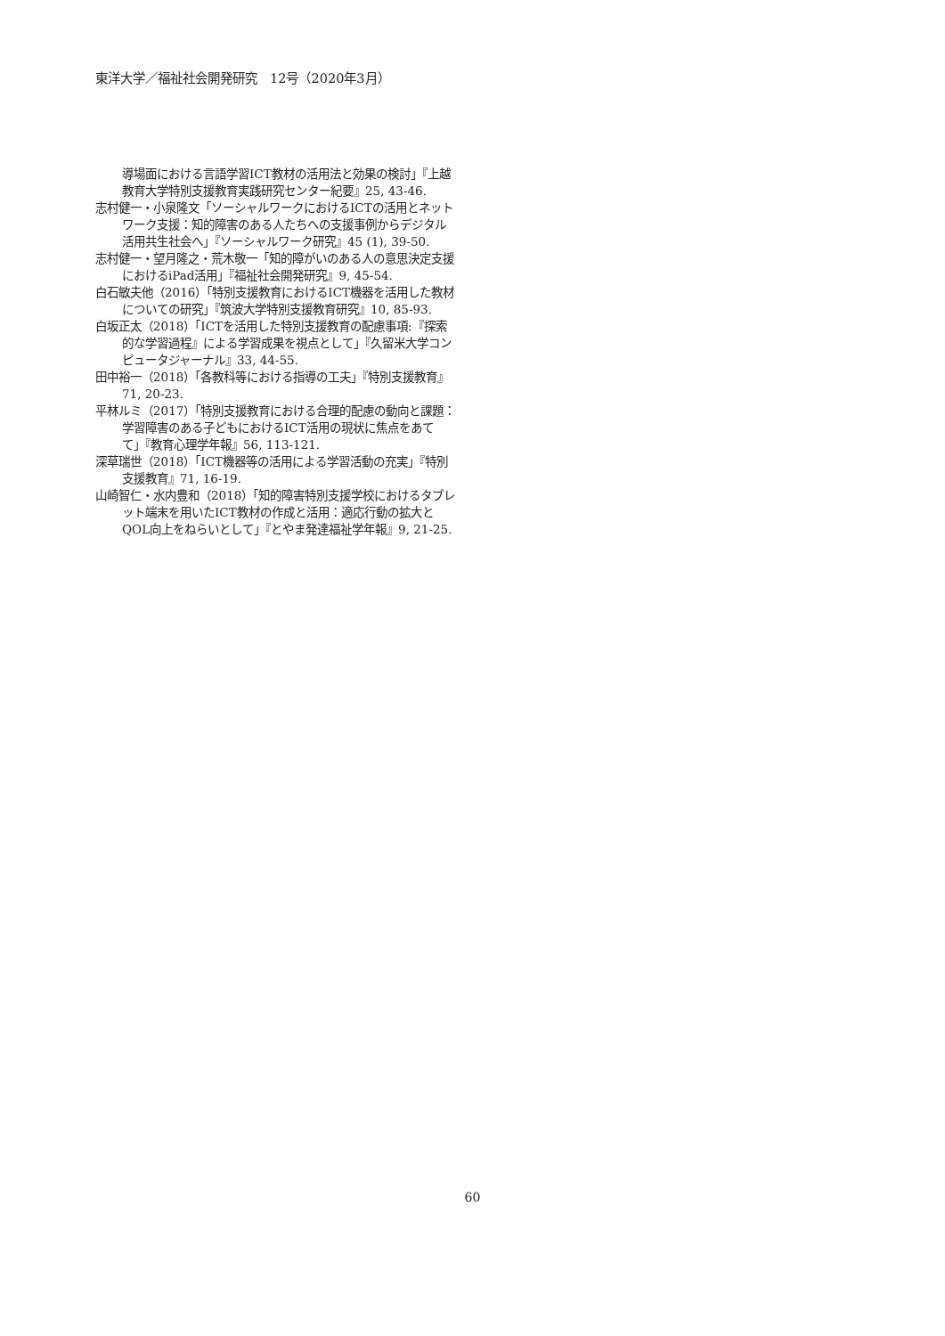東洋大学／福祉社会開発研究　12号（2020年3月）
導場面における言語学習ICT教材の活用法と効果の検討」『上越教育大学特別支援教育実践研究センター紀要』25, 43-46.
志村健一・小泉隆文「ソーシャルワークにおけるICTの活用とネットワーク支援：知的障害のある人たちへの支援事例からデジタル活用共生社会へ」『ソーシャルワーク研究』45 (1), 39-50.
志村健一・望月隆之・荒木敬一「知的障がいのある人の意思決定支援におけるiPad活用」『福祉社会開発研究』9, 45-54.
白石敏夫他（2016）「特別支援教育におけるICT機器を活用した教材についての研究」『筑波大学特別支援教育研究』10, 85-93.
白坂正太（2018）「ICTを活用した特別支援教育の配慮事項:『探索的な学習過程』による学習成果を視点として」『久留米大学コンピュータジャーナル』33, 44-55.
田中裕一（2018）「各教科等における指導の工夫」『特別支援教育』71, 20-23.
平林ルミ（2017）「特別支援教育における合理的配慮の動向と課題：学習障害のある子どもにおけるICT活用の現状に焦点をあてて」『教育心理学年報』56, 113-121.
深草瑞世（2018）「ICT機器等の活用による学習活動の充実」『特別支援教育』71, 16-19.
山崎智仁・水内豊和（2018）「知的障害特別支援学校におけるタブレット端末を用いたICT教材の作成と活用：適応行動の拡大とQOL向上をねらいとして」『とやま発達福祉学年報』9, 21-25.
60